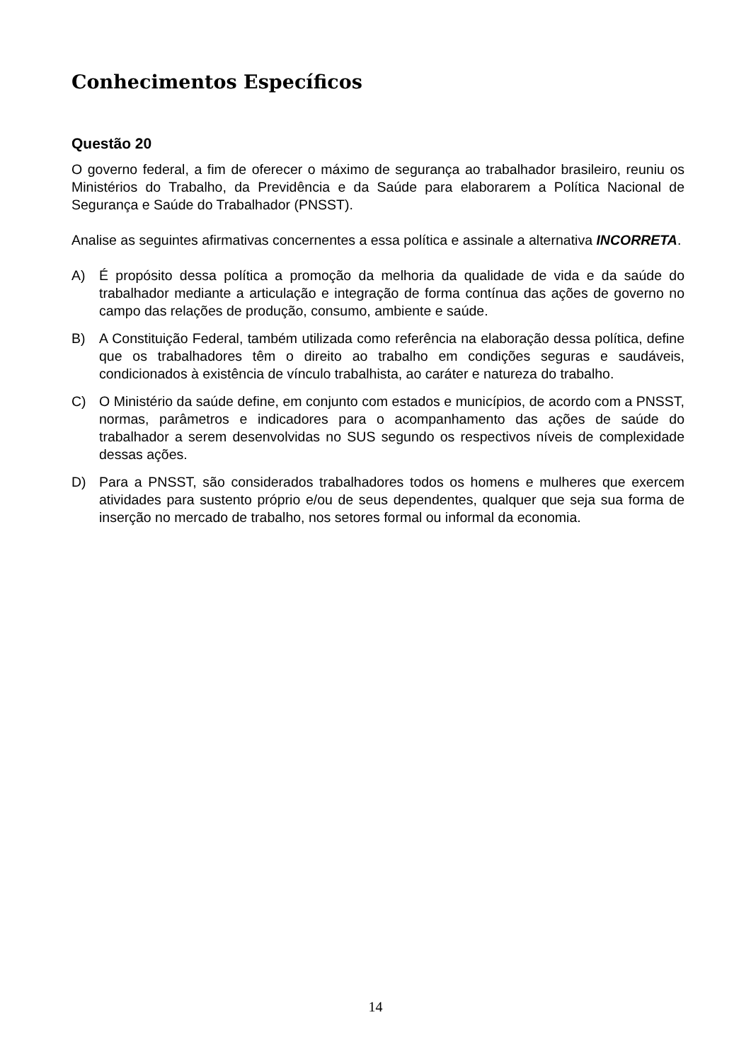Conhecimentos Específicos
Questão 20
O governo federal, a fim de oferecer o máximo de segurança ao trabalhador brasileiro, reuniu os Ministérios do Trabalho, da Previdência e da Saúde para elaborarem a Política Nacional de Segurança e Saúde do Trabalhador (PNSST).
Analise as seguintes afirmativas concernentes a essa política e assinale a alternativa INCORRETA.
A) É propósito dessa política a promoção da melhoria da qualidade de vida e da saúde do trabalhador mediante a articulação e integração de forma contínua das ações de governo no campo das relações de produção, consumo, ambiente e saúde.
B) A Constituição Federal, também utilizada como referência na elaboração dessa política, define que os trabalhadores têm o direito ao trabalho em condições seguras e saudáveis, condicionados à existência de vínculo trabalhista, ao caráter e natureza do trabalho.
C) O Ministério da saúde define, em conjunto com estados e municípios, de acordo com a PNSST, normas, parâmetros e indicadores para o acompanhamento das ações de saúde do trabalhador a serem desenvolvidas no SUS segundo os respectivos níveis de complexidade dessas ações.
D) Para a PNSST, são considerados trabalhadores todos os homens e mulheres que exercem atividades para sustento próprio e/ou de seus dependentes, qualquer que seja sua forma de inserção no mercado de trabalho, nos setores formal ou informal da economia.
14